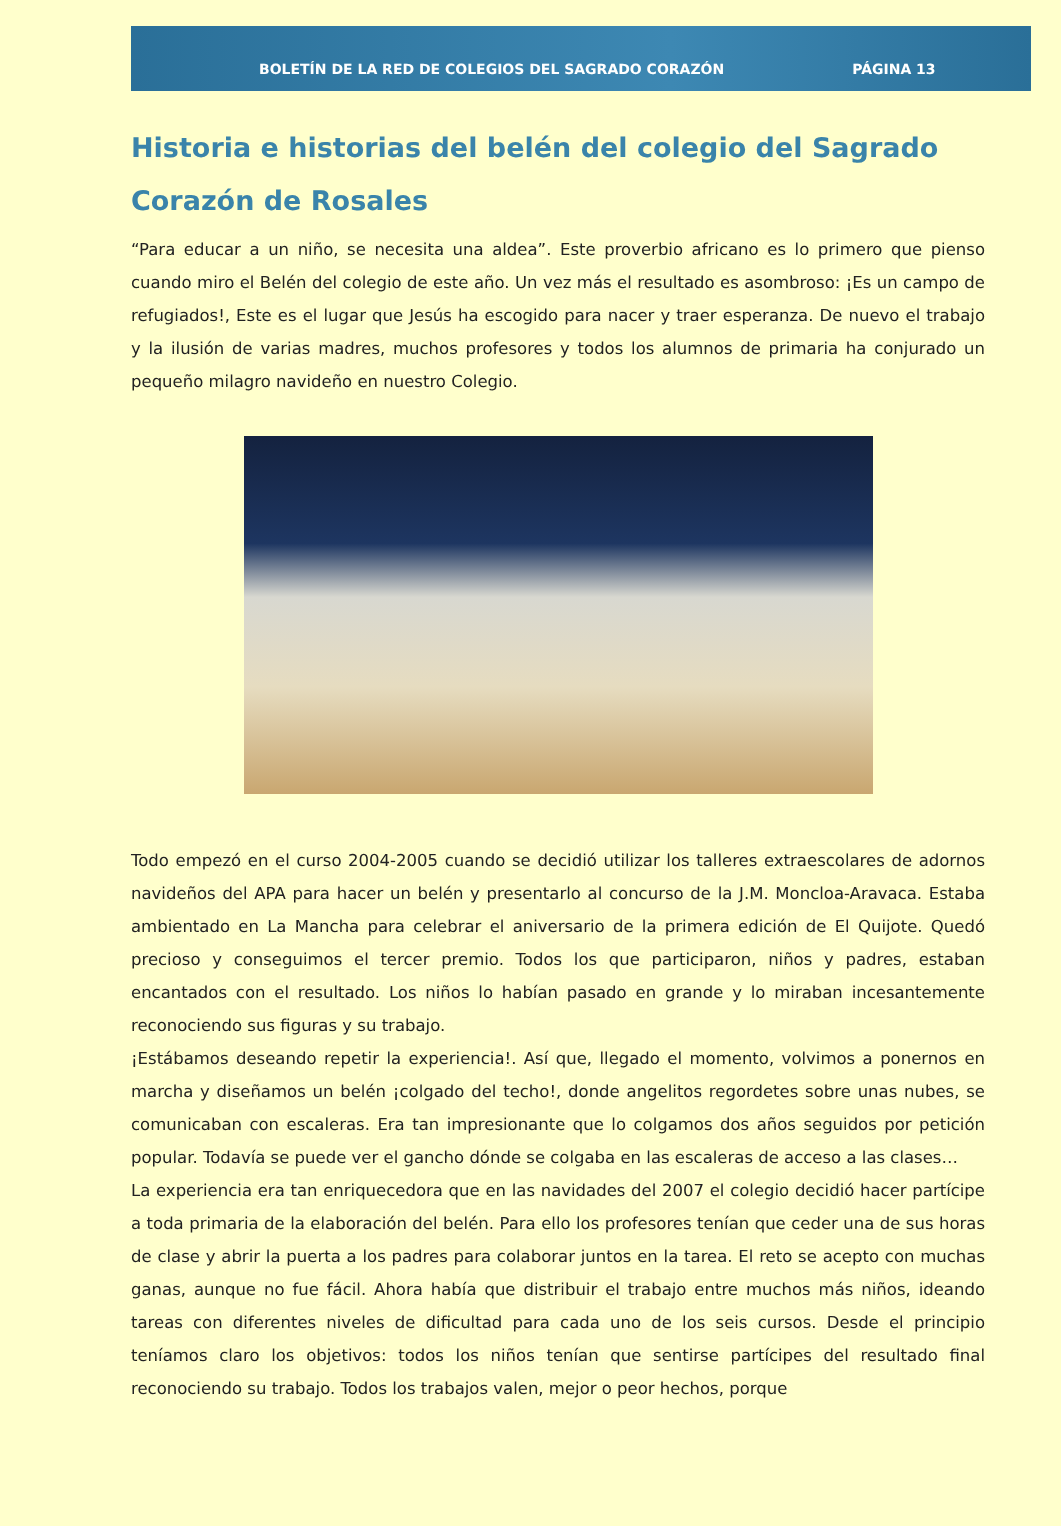BOLETÍN DE LA RED DE COLEGIOS DEL SAGRADO CORAZÓN PÁGINA 13
Historia e historias del belén del colegio del Sagrado Corazón de Rosales
“Para educar a un niño, se necesita una aldea”. Este proverbio africano es lo primero que pienso cuando miro el Belén del colegio de este año. Un vez más el resultado es asombroso: ¡Es un campo de refugiados!, Este es el lugar que Jesús ha escogido para nacer y traer esperanza. De nuevo el trabajo y la ilusión de varias madres, muchos profesores y todos los alumnos de primaria ha conjurado un pequeño milagro navideño en nuestro Colegio.
Todo empezó en el curso 2004-2005 cuando se decidió utilizar los talleres extraescolares de adornos navideños del APA para hacer un belén y presentarlo al concurso de la J.M. Moncloa-Aravaca. Estaba ambientado en La Mancha para celebrar el aniversario de la primera edición de El Quijote. Quedó precioso y conseguimos el tercer premio. Todos los que participaron, niños y padres, estaban encantados con el resultado. Los niños lo habían pasado en grande y lo miraban incesantemente reconociendo sus figuras y su trabajo.
¡Estábamos deseando repetir la experiencia!. Así que, llegado el momento, volvimos a ponernos en marcha y diseñamos un belén ¡colgado del techo!, donde angelitos regordetes sobre unas nubes, se comunicaban con escaleras. Era tan impresionante que lo colgamos dos años seguidos por petición popular. Todavía se puede ver el gancho dónde se colgaba en las escaleras de acceso a las clases…
La experiencia era tan enriquecedora que en las navidades del 2007 el colegio decidió hacer partícipe a toda primaria de la elaboración del belén. Para ello los profesores tenían que ceder una de sus horas de clase y abrir la puerta a los padres para colaborar juntos en la tarea. El reto se acepto con muchas ganas, aunque no fue fácil. Ahora había que distribuir el trabajo entre muchos más niños, ideando tareas con diferentes niveles de dificultad para cada uno de los seis cursos. Desde el principio teníamos claro los objetivos: todos los niños tenían que sentirse partícipes del resultado final reconociendo su trabajo. Todos los trabajos valen, mejor o peor hechos, porque